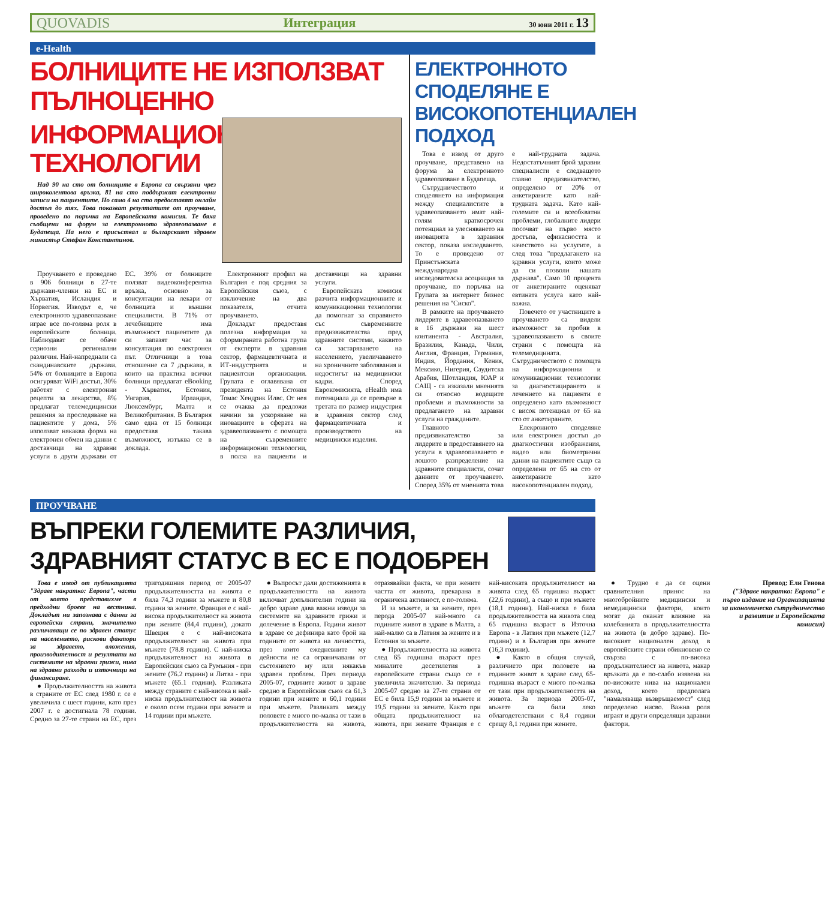QUOVADIS Интеграция 30 юни 2011 г. 13
e-Health
БОЛНИЦИТЕ НЕ ИЗПОЛЗВАТ ПЪЛНОЦЕННО
ИНФОРМАЦИОННИТЕ ТЕХНОЛОГИИ
Над 90 на сто от болниците в Европа са свързани чрез широколентова връзка, 81 на сто поддържат електронни записи на пациентите. Но само 4 на сто предоставят онлайн достъп до тях. Това показват резултатите от проучване, проведено по поръчка на Европейската комисия. Те бяха съобщени на форум за електронното здравеопазване в Будапеща. На него е присъствал и българският здравен министър Стефан Константинов.
Проучването е проведено в 906 болници в 27-те държави-членки на ЕС и Хърватия, Исландия и Норвегия. Изводът е, че електронното здравеопазване играе все по-голяма роля в европейските болници. Наблюдават се обаче сериозни регионални различия. Най-напреднали са скандинавските държави. 54% от болниците в Европа осигуряват WiFi достъп, 30% работят с електронни рецепти за лекарства, 8% предлагат телемедицински решения за проследяване на пациентите у дома, 5% използват някаква форма на електронен обмен на данни с доставчици на здравни услуги в други държави от ЕС. 39% от болниците ползват видеоконферентна връзка, основно за консултации на лекари от болницата и външни специалисти. В 71% от лечебниците има възможност пациентите да си запазят час за консултация по електронен път. Отличници в това отношение са 7 държави, в които на практика всички болници предлагат eBooking - Хърватия, Естония, Унгария, Ирландия, Люксембург, Малта и Великобритания. В България само една от 15 болници предоставя такава възможност, изтъква се в доклада.
Електронният профил на България е под средния за Европейския съюз, с изключение на два показателя, отчита проучването.
Докладът предоставя полезна информация за сформираната работна група от експерти в здравния сектор, фармацевтичната и ИТ-индустрията и пациентски организации. Групата е оглавявана от президента на Естония Томас Хендрик Илвс. От нея се очаква да предложи начини за ускоряване на иновациите в сферата на здравеопазването с помощта на съвременните информационни технологии, в полза на пациенти и доставчици на здравни услуги.
Европейската комисия разчита информационните и комуникационни технологии да помогнат за справянето със съвременните предизвикателства пред здравните системи, каквито са застаряването на населението, увеличаването на хроничните заболявания и недостигът на медицински кадри. Според Еврокомисията, eHealth има потенциала да се превърне в третата по размер индустрия в здравния сектор след фармацевтичната и производството на медицински изделия.
ЕЛЕКТРОННОТО СПОДЕЛЯНЕ Е ВИСОКОПОТЕНЦИАЛЕН ПОДХОД
Това е извод от друго проучване, представено на форума за електронното здравеопазване в Будапеща.
Сътрудничеството и споделянето на информация между специалистите в здравеопазването имат най-голям краткосрочен потенциал за улесняването на иновацията в здравния сектор, показа изследването. То е проведено от Принстънската международна изследователска асоциация за проучване, по поръчка на Групата за интернет бизнес решения на "Сиско".
В рамките на проучването лидерите в здравеопазването в 16 държави на шест континента - Австралия, Бразилия, Канада, Чили, Англия, Франция, Германия, Индия, Йордания, Кения, Мексико, Нигерия, Саудитска Арабия, Шотландия, ЮАР и САЩ - са изказали мненията си относно водещите проблеми и възможности за предлагането на здравни услуги на гражданите.
Главното предизвикателство за лидерите в предоставянето на услуги в здравеопазването е лошото разпределение на здравните специалисти, сочат данните от проучването. Според 35% от мненията това е най-трудната задача. Недостатъчният брой здравни специалисти е следващото главно предизвикателство, определено от 20% от анкетираните като най-трудната задача. Като най-големите си и всеобхватни проблеми, глобалните лидери посочват на първо място достъпа, ефикасността и качеството на услугите, а след това "предлагането на здравни услуги, които може да си позволи нашата държава". Само 10 процента от анкетираните оценяват евтината услуга като най-важна.
Повечето от участниците в проучването са видели възможност за пробив в здравеопазването в своите страни с помощта на телемедицината. Сътрудничеството с помощта на информационни и комуникационни технологии за диагностицирането и лечението на пациенти е определено като възможност с висок потенциал от 65 на сто от анкетираните.
Елекронното споделяне или електронен достъп до диагностични изображения, видео или биометрични данни на пациентите също са определени от 65 на сто от анкетираните като високопотенциален подход.
ПРОУЧВАНЕ
ВЪПРЕКИ ГОЛЕМИТЕ РАЗЛИЧИЯ,
ЗДРАВНИЯТ СТАТУС В ЕС Е ПОДОБРЕН
Това е извод от публикацията "Здраве накратко: Европа", части от която представихме в предходни броеве на вестника. Докладът ни запознава с данни за европейски страни, значително различаващи се по здравен статус на населението, рискови фактори за здравето, вложения, производителност и резултати на системите на здравни грижи, нива на здравни разходи и източници на финансиране.
● Продължителността на живота в страните от ЕС след 1980 г. се е увеличила с шест години, като през 2007 г. е достигнала 78 години. Средно за 27-те страни на ЕС, през тригодишния период от 2005-07 продължителността на живота е била 74,3 години за мъжете и 80,8 години за жените. Франция е с най-висока продължителност на живота при жените (84,4 години), докато Швеция е с най-високата продължителност на живота при мъжете (78.8 години). С най-ниска продължителност на живота в Европейския съюз са Румъния - при жените (76.2 години) и Литва - при мъжете (65.1 години). Разликата между страните с най-висока и най-ниска продължителност на живота е около осем години при жените и 14 години при мъжете.
● Въпросът дали достиженията в продължителността на живота включват допълнителни години на добро здраве дава важни изводи за системите на здравните грижи и долечение в Европа. Години живот в здраве се дефинира като брой на годините от живота на личността, през които ежедневните му дейности не са ограничавани от състоянието му или някакъв здравен проблем. През периода 2005-07, годините живот в здраве средно в Европейския съюз са 61,3 години при жените и 60,1 години при мъжете. Разликата между половете е много по-малка от тази в продължителността на живота, отразявайки факта, че при жените частта от живота, прекарана в ограничена активност, е по-голяма.
И за мъжете, и за жените, през перода 2005-07 най-много са годините живот в здраве в Малта, а най-малко са в Латвия за жените и в Естония за мъжете.
● Продължителността на живота след 65 годишна възраст през миналите десетилетия в европейските страни също се е увеличила значително. За периода 2005-07 средно за 27-те страни от ЕС е била 15,9 години за мъжете и 19,5 години за жените. Както при общата продължителност на живота, при жените Франция е с най-високата продължителност на живота след 65 годишна възраст (22,6 години), а също и при мъжете (18,1 години). Най-ниска е била продължителността на живота след 65 годишна възраст в Източна Европа - в Латвия при мъжете (12,7 години) и в България при жените (16,3 години).
● Както в общия случай, различието при половете на годините живот в здраве след 65-годишна възраст е много по-малка от тази при продължителността на живота. За периода 2005-07, мъжете са били леко облагодетелствани с 8,4 години срещу 8,1 години при жените.
● Трудно е да се оцени сравнителния принос на многобройните медицински и немедицински фактори, които могат да окажат влияние на колебанията в продължителността на живота (в добро здраве). По-високият национален доход в европейските страни обикновено се свързва с по-висока продължителност на живота, макар връзката да е по-слабо изявена на по-високите нива на национален доход, което предполага "намаляваща възвръщаемост" след определено нисво. Важна роля играят и други определящи здравни фактори.
Превод: Ели Генова
("Здраве накратко: Европа" е първо издание на Организацията за икономическо сътрудничество и развитие и Европейската комисия)